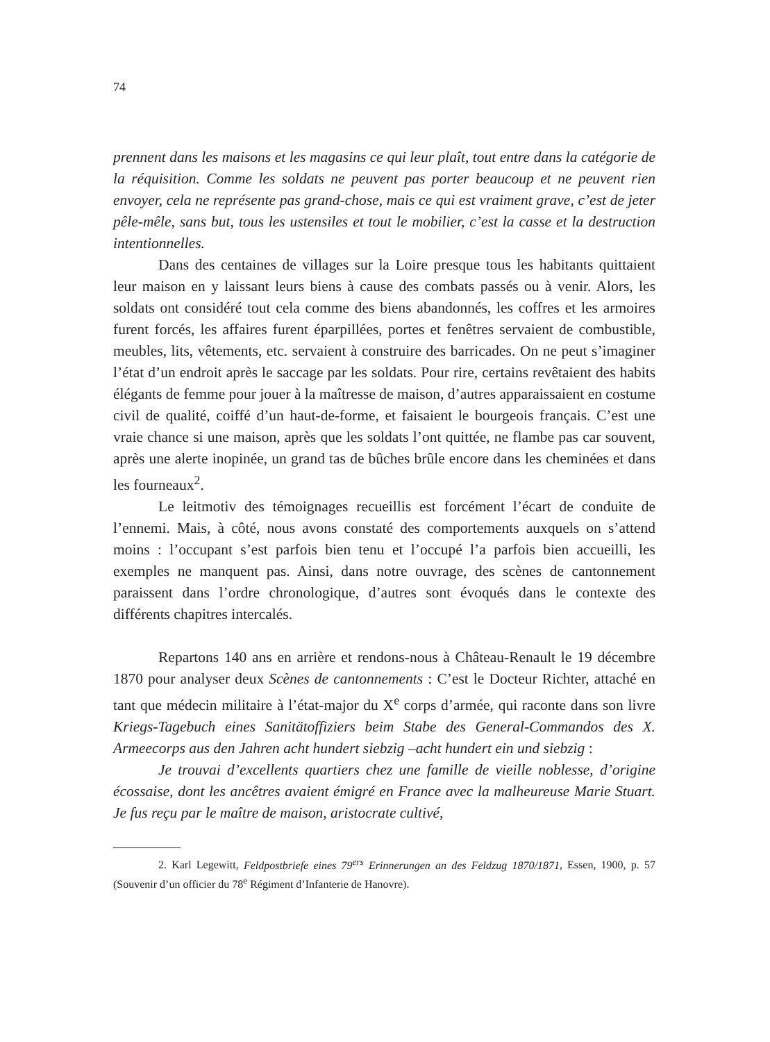74
prennent dans les maisons et les magasins ce qui leur plaît, tout entre dans la catégorie de la réquisition. Comme les soldats ne peuvent pas porter beaucoup et ne peuvent rien envoyer, cela ne représente pas grand-chose, mais ce qui est vraiment grave, c’est de jeter pêle-mêle, sans but, tous les ustensiles et tout le mobilier, c’est la casse et la destruction intentionnelles.
Dans des centaines de villages sur la Loire presque tous les habitants quittaient leur maison en y laissant leurs biens à cause des combats passés ou à venir. Alors, les soldats ont considéré tout cela comme des biens abandonnés, les coffres et les armoires furent forcés, les affaires furent éparpillées, portes et fenêtres servaient de combustible, meubles, lits, vêtements, etc. servaient à construire des barricades. On ne peut s’imaginer l’état d’un endroit après le saccage par les soldats. Pour rire, certains revêtaient des habits élégants de femme pour jouer à la maîtresse de maison, d’autres apparaissaient en costume civil de qualité, coiffé d’un haut-de-forme, et faisaient le bourgeois français. C’est une vraie chance si une maison, après que les soldats l’ont quittée, ne flambe pas car souvent, après une alerte inopinée, un grand tas de bûches brûle encore dans les cheminées et dans les fourneaux<sup>2</sup>.
Le leitmotiv des témoignages recueillis est forcément l’écart de conduite de l’ennemi. Mais, à côté, nous avons constaté des comportements auxquels on s’attend moins : l’occupant s’est parfois bien tenu et l’occupé l’a parfois bien accueilli, les exemples ne manquent pas. Ainsi, dans notre ouvrage, des scènes de cantonnement paraissent dans l’ordre chronologique, d’autres sont évoqués dans le contexte des différents chapitres intercalés.
Repartons 140 ans en arrière et rendons-nous à Château-Renault le 19 décembre 1870 pour analyser deux Scènes de cantonnements : C’est le Docteur Richter, attaché en tant que médecin militaire à l’état-major du X<sup>e</sup> corps d’armée, qui raconte dans son livre Kriegs-Tagebuch eines Sanitätoffiziers beim Stabe des General-Commandos des X. Armeecorps aus den Jahren acht hundert siebzig –acht hundert ein und siebzig :
Je trouvai d’excellents quartiers chez une famille de vieille noblesse, d’origine écossaise, dont les ancêtres avaient émigré en France avec la malheureuse Marie Stuart. Je fus reçu par le maître de maison, aristocrate cultivé,
2. Karl Legewitt, Feldpostbriefe eines 79<sup>ers</sup> Erinnerungen an des Feldzug 1870/1871, Essen, 1900, p. 57 (Souvenir d’un officier du 78<sup>e</sup> Régiment d’Infanterie de Hanovre).